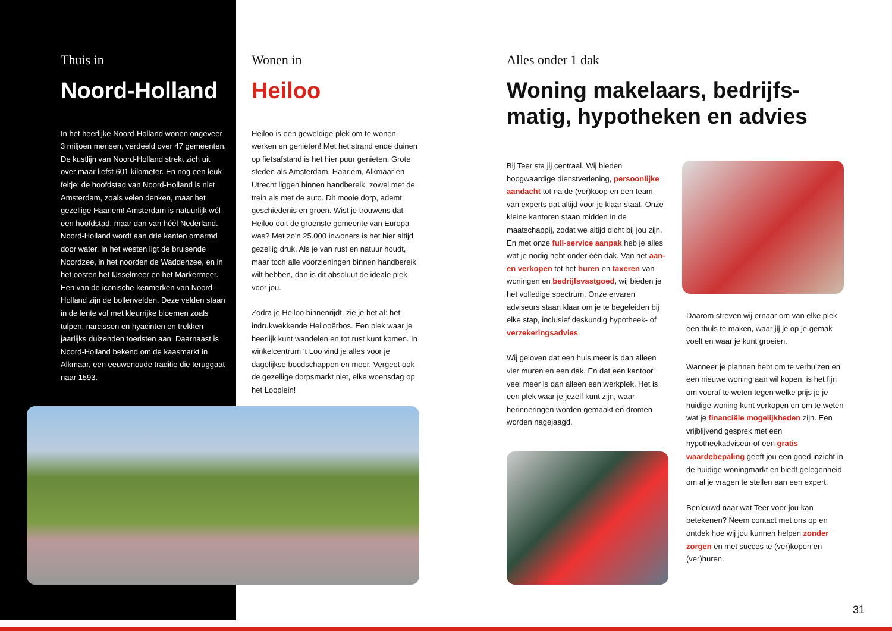Thuis in
Noord-Holland
In het heerlijke Noord-Holland wonen ongeveer 3 miljoen mensen, verdeeld over 47 gemeenten. De kustlijn van Noord-Holland strekt zich uit over maar liefst 601 kilometer. En nog een leuk feitje: de hoofdstad van Noord-Holland is niet Amsterdam, zoals velen denken, maar het gezellige Haarlem! Amsterdam is natuurlijk wél een hoofdstad, maar dan van héél Nederland. Noord-Holland wordt aan drie kanten omarmd door water. In het westen ligt de bruisende Noordzee, in het noorden de Waddenzee, en in het oosten het IJsselmeer en het Markermeer. Een van de iconische kenmerken van Noord-Holland zijn de bollenvelden. Deze velden staan in de lente vol met kleurrijke bloemen zoals tulpen, narcissen en hyacinten en trekken jaarlijks duizenden toeristen aan. Daarnaast is Noord-Holland bekend om de kaasmarkt in Alkmaar, een eeuwenoude traditie die teruggaat naar 1593.
Wonen in
Heiloo
Heiloo is een geweldige plek om te wonen, werken en genieten! Met het strand ende duinen op fietsafstand is het hier puur genieten. Grote steden als Amsterdam, Haarlem, Alkmaar en Utrecht liggen binnen handbereik, zowel met de trein als met de auto. Dit mooie dorp, ademt geschiedenis en groen. Wist je trouwens dat Heiloo ooit de groenste gemeente van Europa was? Met zo'n 25.000 inwoners is het hier altijd gezellig druk. Als je van rust en natuur houdt, maar toch alle voorzieningen binnen handbereik wilt hebben, dan is dit absoluut de ideale plek voor jou.
Zodra je Heiloo binnenrijdt, zie je het al: het indrukwekkende Heilooërbos. Een plek waar je heerlijk kunt wandelen en tot rust kunt komen. In winkelcentrum ‘t Loo vind je alles voor je dagelijkse boodschappen en meer. Vergeet ook de gezellige dorpsmarkt niet, elke woensdag op het Looplein!
Alles onder 1 dak
Woning makelaars, bedrijfs-matig, hypotheken en advies
Bij Teer sta jij centraal. Wij bieden hoogwaardige dienstverlening, persoonlijke aandacht tot na de (ver)koop en een team van experts dat altijd voor je klaar staat. Onze kleine kantoren staan midden in de maatschappij, zodat we altijd dicht bij jou zijn. En met onze full-service aanpak heb je alles wat je nodig hebt onder één dak. Van het aan- en verkopen tot het huren en taxeren van woningen en bedrijfsvastgoed, wij bieden je het volledige spectrum. Onze ervaren adviseurs staan klaar om je te begeleiden bij elke stap, inclusief deskundig hypotheek- of verzekeringsadvies.
Wij geloven dat een huis meer is dan alleen vier muren en een dak. En dat een kantoor veel meer is dan alleen een werkplek. Het is een plek waar je jezelf kunt zijn, waar herinneringen worden gemaakt en dromen worden nagejaagd.
Daarom streven wij ernaar om van elke plek een thuis te maken, waar jij je op je gemak voelt en waar je kunt groeien.
Wanneer je plannen hebt om te verhuizen en een nieuwe woning aan wil kopen, is het fijn om vooraf te weten tegen welke prijs je je huidige woning kunt verkopen en om te weten wat je financiële mogelijkheden zijn. Een vrijblijvend gesprek met een hypotheekadviseur of een gratis waardebepaling geeft jou een goed inzicht in de huidige woningmarkt en biedt gelegenheid om al je vragen te stellen aan een expert.
Benieuwd naar wat Teer voor jou kan betekenen? Neem contact met ons op en ontdek hoe wij jou kunnen helpen zonder zorgen en met succes te (ver)kopen en (ver)huren.
31